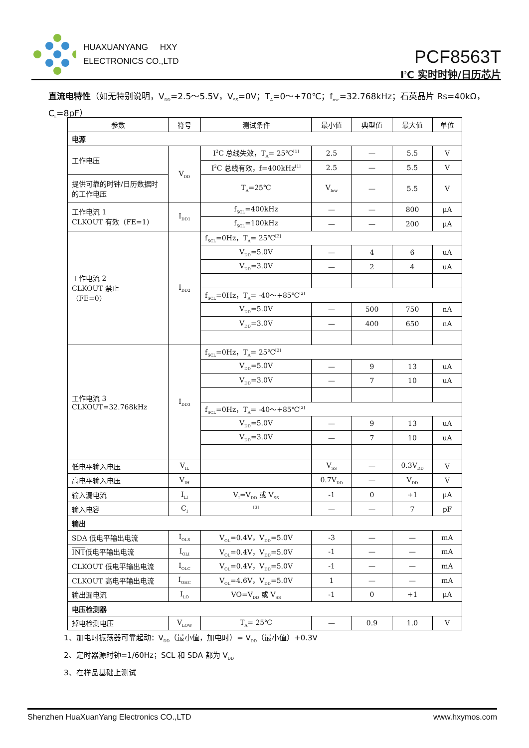HUAXUANYANG HXY
ELECTRONICS CO.,LTD
PCF8563T
I<sup>2</sup>C 实时时钟/日历芯片
直流电特性（如无特别说明，V<sub>DD</sub>=2.5～5.5V，V<sub>SS</sub>=0V；T<sub>A</sub>=0～+70℃；f<sub>osc</sub>=32.768kHz；石英晶片 Rs=40kΩ，C<sub>L</sub>=8pF）
| 参数 | 符号 | 测试条件 | 最小值 | 典型值 | 最大值 | 单位 |
| --- | --- | --- | --- | --- | --- | --- |
| 电源 | | | | | | |
| 工作电压 | V<sub>DD</sub> | I<sup>2</sup>C 总线失效，T<sub>A</sub>= 25℃<sup>[1]</sup> | 2.5 | — | 5.5 | V |
| | | I<sup>2</sup>C 总线有效，f=400kHz<sup>[1]</sup> | 2.5 | — | 5.5 | V |
| 提供可靠的时钟/日历数据时的工作电压 | | T<sub>A</sub>=25℃ | V<sub>low</sub> | — | 5.5 | V |
| 工作电流 1 CLKOUT 有效（FE=1） | I<sub>DD1</sub> | f<sub>SCL</sub>=400kHz | — | — | 800 | μA |
| | | f<sub>SCL</sub>=100kHz | — | — | 200 | μA |
| 工作电流 2 CLKOUT 禁止 （FE=0） | I<sub>DD2</sub> | f<sub>SCL</sub>=0Hz，T<sub>A</sub>= 25℃<sup>[2]</sup> | | | | |
| | | V<sub>DD</sub>=5.0V | — | 4 | 6 | uA |
| | | V<sub>DD</sub>=3.0V | — | 2 | 4 | uA |
| | | f<sub>SCL</sub>=0Hz，T<sub>A</sub>= -40～+85℃<sup>[2]</sup> | | | | |
| | | V<sub>DD</sub>=5.0V | — | 500 | 750 | nA |
| | | V<sub>DD</sub>=3.0V | — | 400 | 650 | nA |
| 工作电流 3 CLKOUT=32.768kHz | I<sub>DD3</sub> | f<sub>SCL</sub>=0Hz，T<sub>A</sub>= 25℃<sup>[2]</sup> | | | | |
| | | V<sub>DD</sub>=5.0V | — | 9 | 13 | uA |
| | | V<sub>DD</sub>=3.0V | — | 7 | 10 | uA |
| | | f<sub>SCL</sub>=0Hz，T<sub>A</sub>= -40～+85℃<sup>[2]</sup> | | | | |
| | | V<sub>DD</sub>=5.0V | — | 9 | 13 | uA |
| | | V<sub>DD</sub>=3.0V | — | 7 | 10 | uA |
| 低电平输入电压 | V<sub>IL</sub> | | V<sub>SS</sub> | — | 0.3V<sub>DD</sub> | V |
| 高电平输入电压 | V<sub>IH</sub> | | 0.7V<sub>DD</sub> | — | V<sub>DD</sub> | V |
| 输入漏电流 | I<sub>LI</sub> | V<sub>I</sub>=V<sub>DD</sub> 或 V<sub>SS</sub> | -1 | 0 | +1 | μA |
| 输入电容 | C<sub>I</sub> | <sup>[3]</sup> | — | — | 7 | pF |
| 输出 | | | | | | |
| SDA 低电平输出电流 | I<sub>OLS</sub> | V<sub>OL</sub>=0.4V，V<sub>DD</sub>=5.0V | -3 | — | — | mA |
| INT 低电平输出电流 | I<sub>OLI</sub> | V<sub>OL</sub>=0.4V，V<sub>DD</sub>=5.0V | -1 | — | — | mA |
| CLKOUT 低电平输出电流 | I<sub>OLC</sub> | V<sub>OL</sub>=0.4V，V<sub>DD</sub>=5.0V | -1 | — | — | mA |
| CLKOUT 高电平输出电流 | I<sub>OHC</sub> | V<sub>OL</sub>=4.6V，V<sub>DD</sub>=5.0V | 1 | — | — | mA |
| 输出漏电流 | I<sub>LO</sub> | VO=V<sub>DD</sub> 或 V<sub>SS</sub> | -1 | 0 | +1 | μA |
| 电压检测器 | | | | | | |
| 掉电检测电压 | V<sub>LOW</sub> | T<sub>A</sub>= 25℃ | — | 0.9 | 1.0 | V |
1、加电时振荡器可靠起动：V<sub>DD</sub>（最小值，加电时）= V<sub>DD</sub>（最小值）+0.3V
2、定时器源时钟=1/60Hz；SCL 和 SDA 都为 V<sub>DD</sub>
3、在样品基础上测试
Shenzhen HuaXuanYang Electronics CO.,LTD www.hxymos.com